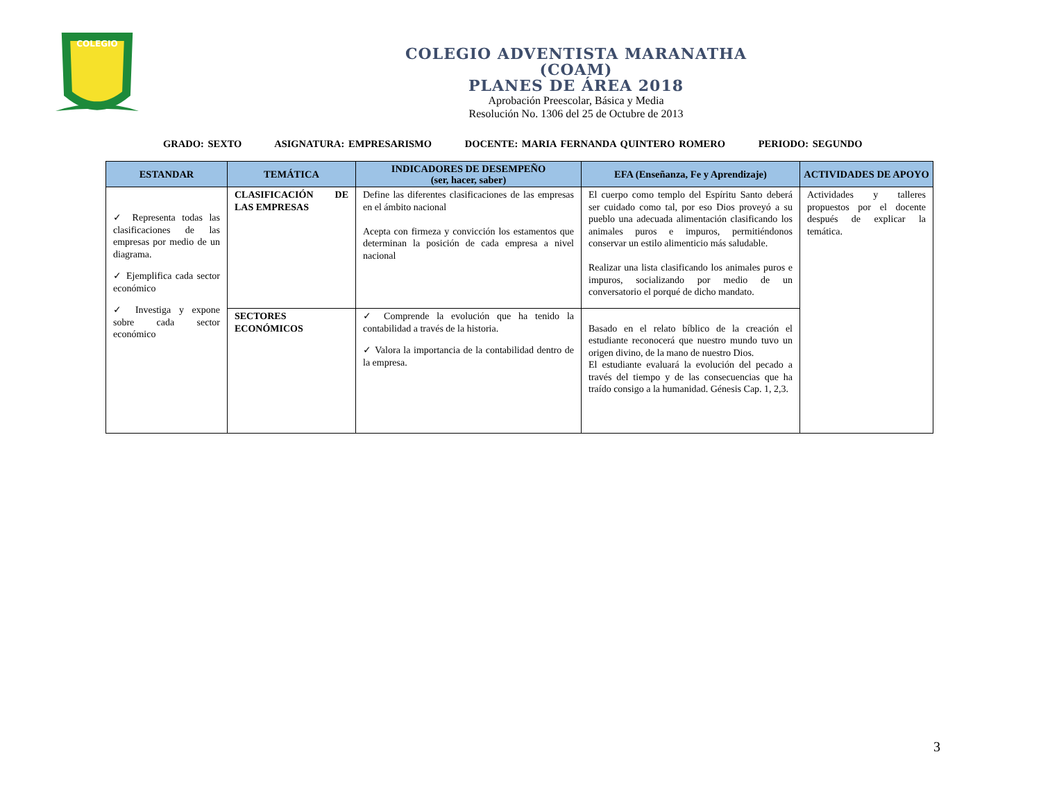COLEGIO
COLEGIO ADVENTISTA MARANATHA
(COAM)
PLANES DE ÁREA 2018
Aprobación Preescolar, Básica y Media
Resolución No. 1306 del 25 de Octubre de 2013
GRADO: SEXTO ASIGNATURA: EMPRESARISMO DOCENTE: MARIA FERNANDA QUINTERO ROMERO PERIODO: SEGUNDO
| ESTANDAR | TEMÁTICA | INDICADORES DE DESEMPEÑO (ser, hacer, saber) | EFA (Enseñanza, Fe y Aprendizaje) | ACTIVIDADES DE APOYO |
| --- | --- | --- | --- | --- |
| ✓ Representa todas las clasificaciones de las empresas por medio de un diagrama. ✓ Ejemplifica cada sector económico ✓ Investiga y expone sobre cada sector económico | CLASIFICACIÓN DE LAS EMPRESAS | Define las diferentes clasificaciones de las empresas en el ámbito nacional Acepta con firmeza y convicción los estamentos que determinan la posición de cada empresa a nivel nacional | El cuerpo como templo del Espíritu Santo deberá ser cuidado como tal, por eso Dios proveyó a su pueblo una adecuada alimentación clasificando los animales puros e impuros, permitiéndonos conservar un estilo alimenticio más saludable. Realizar una lista clasificando los animales puros e impuros, socializando por medio de un conversatorio el porqué de dicho mandato. | Actividades y talleres propuestos por el docente después de explicar la temática. |
| | SECTORES ECONÓMICOS | ✓ Comprende la evolución que ha tenido la contabilidad a través de la historia. ✓ Valora la importancia de la contabilidad dentro de la empresa. | Basado en el relato bíblico de la creación el estudiante reconocerá que nuestro mundo tuvo un origen divino, de la mano de nuestro Dios. El estudiante evaluará la evolución del pecado a través del tiempo y de las consecuencias que ha traído consigo a la humanidad. Génesis Cap. 1, 2,3. | |
3